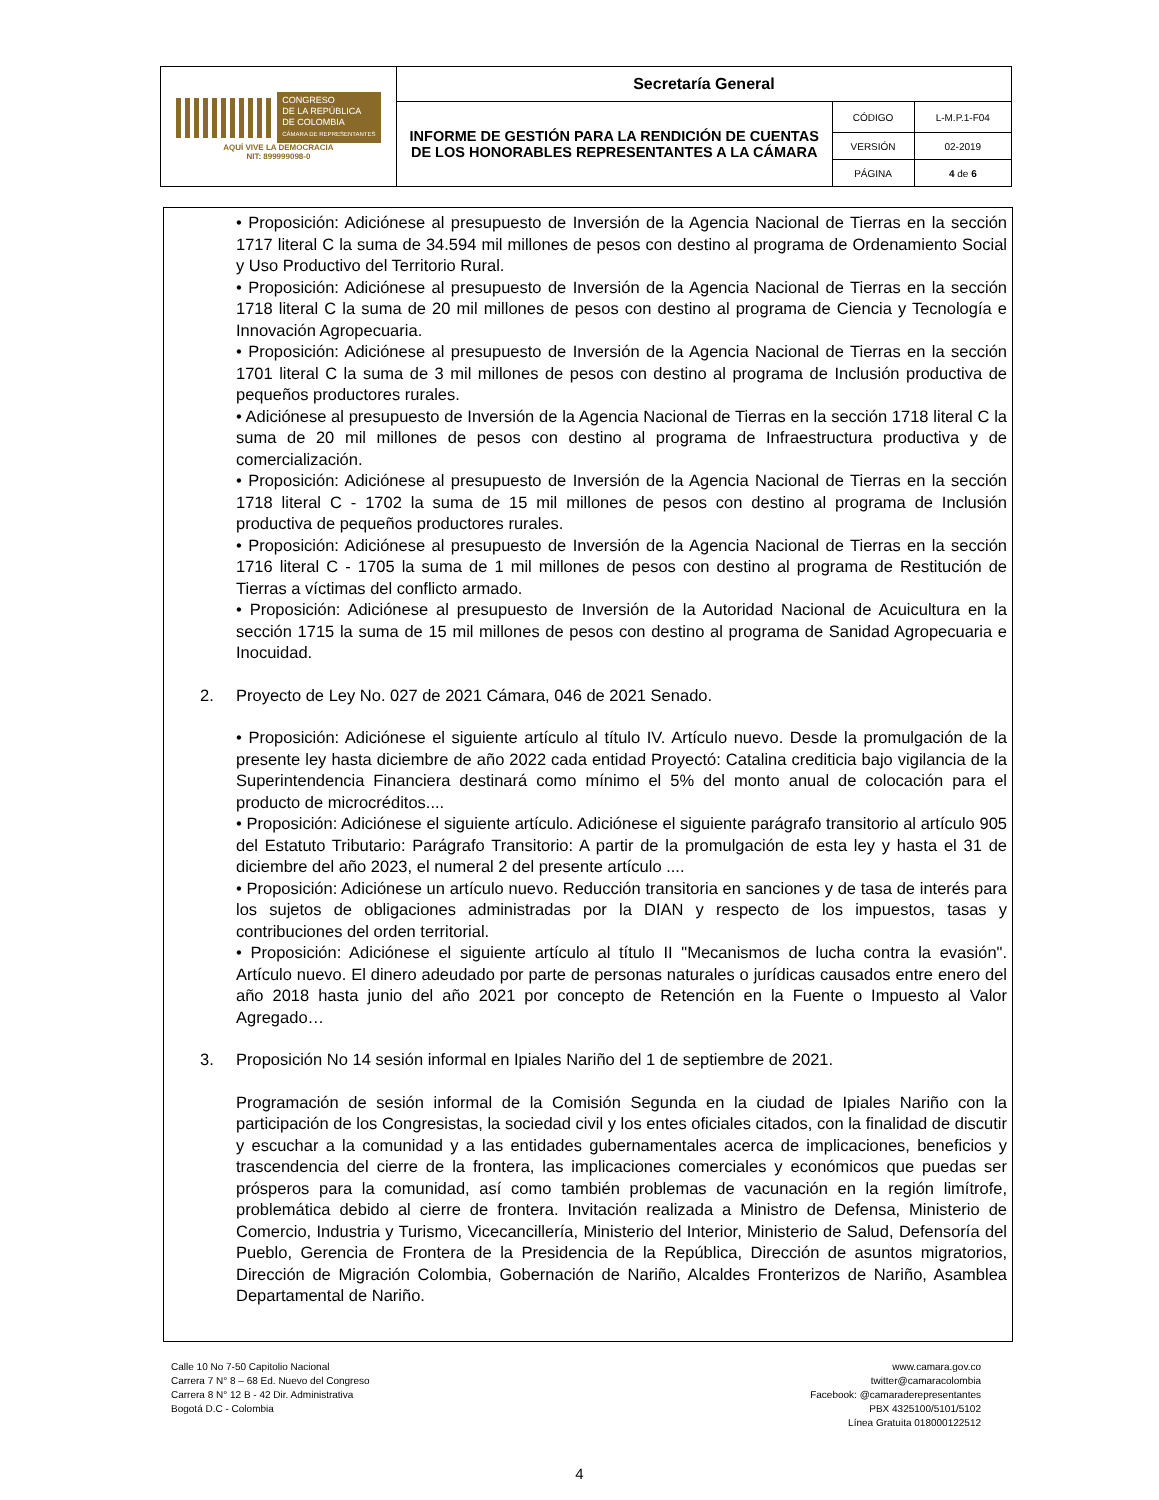| CONGRESO DE LA REPÚBLICA DE COLOMBIA CÁMARA DE REPRESENTANTES AQUÍ VIVE LA DEMOCRACIA NIT: 899999098-0 | Secretaría General | | |
| | INFORME DE GESTIÓN PARA LA RENDICIÓN DE CUENTAS DE LOS HONORABLES REPRESENTANTES A LA CÁMARA | CÓDIGO | L-M.P.1-F04 |
| | | VERSIÓN | 02-2019 |
| | | PÁGINA | 4 de 6 |
• Proposición: Adiciónese al presupuesto de Inversión de la Agencia Nacional de Tierras en la sección 1717 literal C la suma de 34.594 mil millones de pesos con destino al programa de Ordenamiento Social y Uso Productivo del Territorio Rural.
• Proposición: Adiciónese al presupuesto de Inversión de la Agencia Nacional de Tierras en la sección 1718 literal C la suma de 20 mil millones de pesos con destino al programa de Ciencia y Tecnología e Innovación Agropecuaria.
• Proposición: Adiciónese al presupuesto de Inversión de la Agencia Nacional de Tierras en la sección 1701 literal C la suma de 3 mil millones de pesos con destino al programa de Inclusión productiva de pequeños productores rurales.
• Adiciónese al presupuesto de Inversión de la Agencia Nacional de Tierras en la sección 1718 literal C la suma de 20 mil millones de pesos con destino al programa de Infraestructura productiva y de comercialización.
• Proposición: Adiciónese al presupuesto de Inversión de la Agencia Nacional de Tierras en la sección 1718 literal C - 1702 la suma de 15 mil millones de pesos con destino al programa de Inclusión productiva de pequeños productores rurales.
• Proposición: Adiciónese al presupuesto de Inversión de la Agencia Nacional de Tierras en la sección 1716 literal C - 1705 la suma de 1 mil millones de pesos con destino al programa de Restitución de Tierras a víctimas del conflicto armado.
• Proposición: Adiciónese al presupuesto de Inversión de la Autoridad Nacional de Acuicultura en la sección 1715 la suma de 15 mil millones de pesos con destino al programa de Sanidad Agropecuaria e Inocuidad.
2. Proyecto de Ley No. 027 de 2021 Cámara, 046 de 2021 Senado.
• Proposición: Adiciónese el siguiente artículo al título IV. Artículo nuevo. Desde la promulgación de la presente ley hasta diciembre de año 2022 cada entidad Proyectó: Catalina crediticia bajo vigilancia de la Superintendencia Financiera destinará como mínimo el 5% del monto anual de colocación para el producto de microcréditos....
• Proposición: Adiciónese el siguiente artículo. Adiciónese el siguiente parágrafo transitorio al artículo 905 del Estatuto Tributario: Parágrafo Transitorio: A partir de la promulgación de esta ley y hasta el 31 de diciembre del año 2023, el numeral 2 del presente artículo ....
• Proposición: Adiciónese un artículo nuevo. Reducción transitoria en sanciones y de tasa de interés para los sujetos de obligaciones administradas por la DIAN y respecto de los impuestos, tasas y contribuciones del orden territorial.
• Proposición: Adiciónese el siguiente artículo al título II "Mecanismos de lucha contra la evasión". Artículo nuevo. El dinero adeudado por parte de personas naturales o jurídicas causados entre enero del año 2018 hasta junio del año 2021 por concepto de Retención en la Fuente o Impuesto al Valor Agregado…
3. Proposición No 14 sesión informal en Ipiales Nariño del 1 de septiembre de 2021.
Programación de sesión informal de la Comisión Segunda en la ciudad de Ipiales Nariño con la participación de los Congresistas, la sociedad civil y los entes oficiales citados, con la finalidad de discutir y escuchar a la comunidad y a las entidades gubernamentales acerca de implicaciones, beneficios y trascendencia del cierre de la frontera, las implicaciones comerciales y económicos que puedas ser prósperos para la comunidad, así como también problemas de vacunación en la región limítrofe, problemática debido al cierre de frontera. Invitación realizada a Ministro de Defensa, Ministerio de Comercio, Industria y Turismo, Vicecancillería, Ministerio del Interior, Ministerio de Salud, Defensoría del Pueblo, Gerencia de Frontera de la Presidencia de la República, Dirección de asuntos migratorios, Dirección de Migración Colombia, Gobernación de Nariño, Alcaldes Fronterizos de Nariño, Asamblea Departamental de Nariño.
Calle 10 No 7-50 Capitolio Nacional
Carrera 7 N° 8 – 68 Ed. Nuevo del Congreso
Carrera 8 N° 12 B - 42 Dir. Administrativa
Bogotá D.C - Colombia
www.camara.gov.co
twitter@camaracolombia
Facebook: @camaraderepresentantes
PBX 4325100/5101/5102
Línea Gratuita 018000122512
4